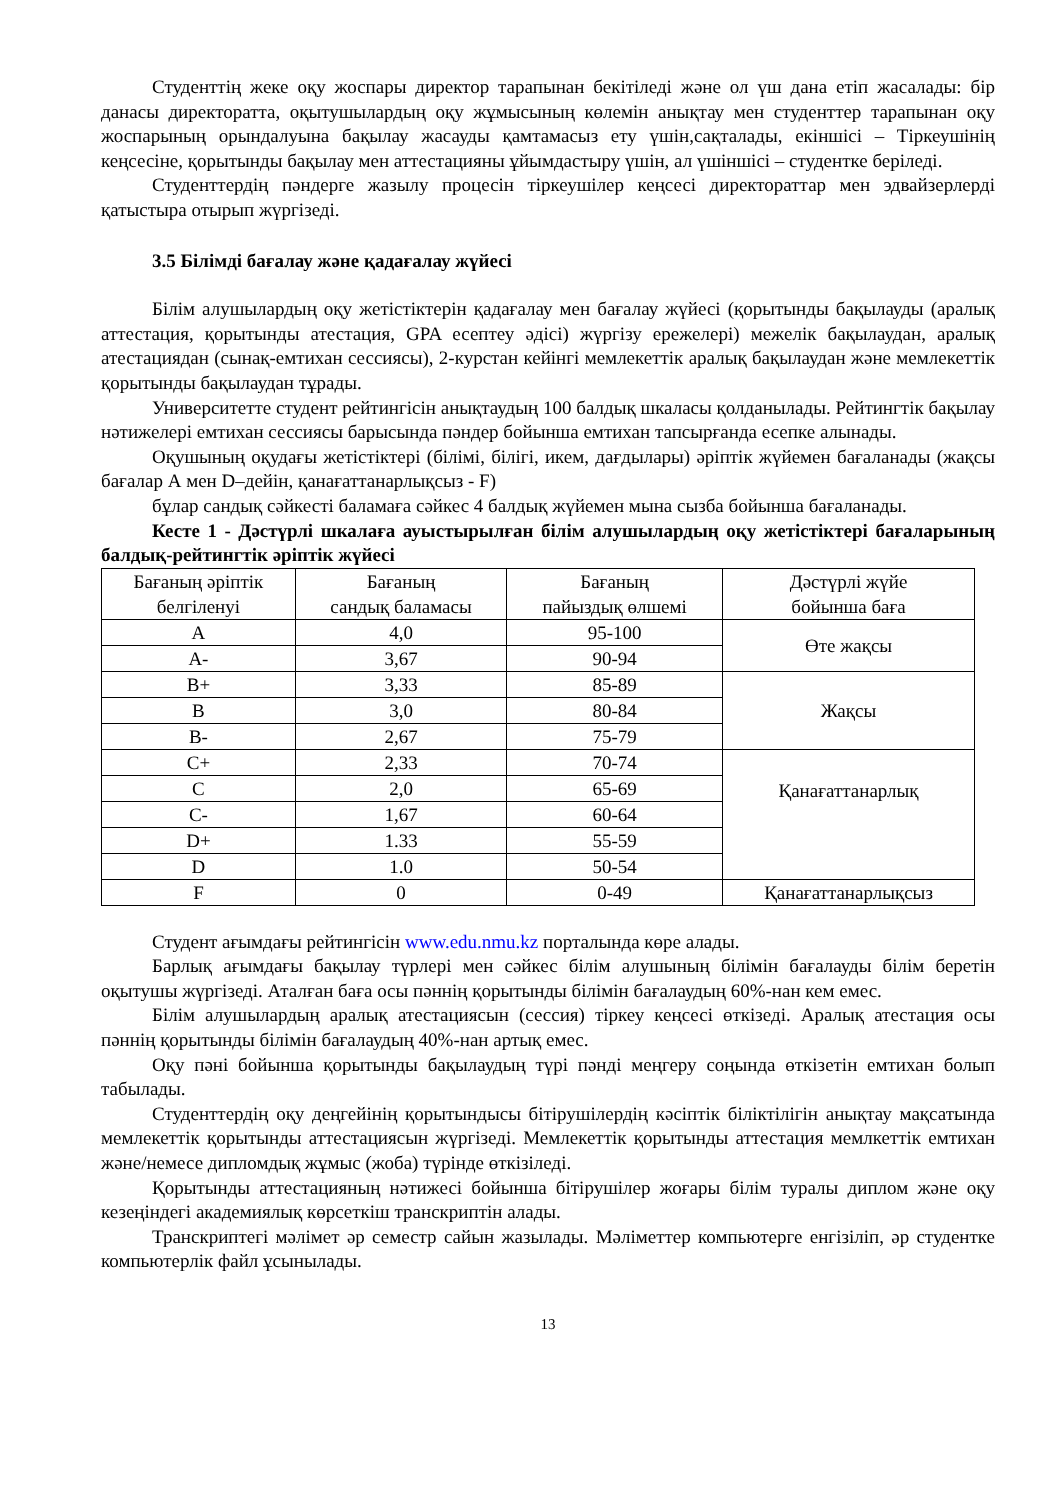Студенттің жеке оқу жоспары директор тарапынан бекітіледі және ол үш дана етіп жасалады: бір данасы директоратта, оқытушылардың оқу жұмысының көлемін анықтау мен студенттер тарапынан оқу жоспарының орындалуына бақылау жасауды қамтамасыз ету үшін,сақталады, екіншісі – Тіркеушінің кеңсесіне, қорытынды бақылау мен аттестацияны ұйымдастыру үшін, ал үшіншісі – студентке беріледі.
Студенттердің пәндерге жазылу процесін тіркеушілер кеңсесі директораттар мен эдвайзерлерді қатыстыра отырып жүргізеді.
3.5 Білімді бағалау және қадағалау жүйесі
Білім алушылардың оқу жетістіктерін қадағалау мен бағалау жүйесі (қорытынды бақылауды (аралық аттестация, қорытынды атестация, GPA есептеу әдісі) жүргізу ережелері) межелік бақылаудан, аралық атестациядан (сынақ-емтихан сессиясы), 2-курстан кейінгі мемлекеттік аралық бақылаудан және мемлекеттік қорытынды бақылаудан тұрады.
Университетте студент рейтингісін анықтаудың 100 балдық шкаласы қолданылады. Рейтингтік бақылау нәтижелері емтихан сессиясы барысында пәндер бойынша емтихан тапсырғанда есепке алынады.
Оқушының оқудағы жетістіктері (білімі, білігі, икем, дағдылары) әріптік жүйемен бағаланады (жақсы бағалар А мен D–дейін, қанағаттанарлықсыз - F)
бұлар сандық сәйкесті баламаға сәйкес 4 балдық жүйемен мына сызба бойынша бағаланады.
Кесте 1 - Дәстүрлі шкалаға ауыстырылған білім алушылардың оқу жетістіктері бағаларының балдық-рейтингтік әріптік жүйесі
| Бағаның әріптік белгіленуі | Бағаның сандық баламасы | Бағаның пайыздық өлшемі | Дәстүрлі жүйе бойынша баға |
| --- | --- | --- | --- |
| A | 4,0 | 95-100 | Өте жақсы |
| A- | 3,67 | 90-94 | |
| B+ | 3,33 | 85-89 | Жақсы |
| B | 3,0 | 80-84 | |
| B- | 2,67 | 75-79 | |
| C+ | 2,33 | 70-74 | Қанағаттанарлық |
| C | 2,0 | 65-69 | |
| C- | 1,67 | 60-64 | |
| D+ | 1.33 | 55-59 | |
| D | 1.0 | 50-54 | |
| F | 0 | 0-49 | Қанағаттанарлықсыз |
Студент ағымдағы рейтингісін www.edu.nmu.kz порталында көре алады.
Барлық ағымдағы бақылау түрлері мен сәйкес білім алушының білімін бағалауды білім беретін оқытушы жүргізеді. Аталған баға осы пәннің қорытынды білімін бағалаудың 60%-нан кем емес.
Білім алушылардың аралық атестациясын (сессия) тіркеу кеңсесі өткізеді. Аралық атестация осы пәннің қорытынды білімін бағалаудың 40%-нан артық емес.
Оқу пәні бойынша қорытынды бақылаудың түрі пәнді меңгеру соңында өткізетін емтихан болып табылады.
Студенттердің оқу деңгейінің қорытындысы бітірушілердің кәсіптік біліктілігін анықтау мақсатында мемлекеттік қорытынды аттестациясын жүргізеді. Мемлекеттік қорытынды аттестация мемлкеттік емтихан және/немесе дипломдық жұмыс (жоба) түрінде өткізіледі.
Қорытынды аттестацияның нәтижесі бойынша бітірушілер жоғары білім туралы диплом және оқу кезеңіндегі академиялық көрсеткіш транскриптін алады.
Транскриптегі мәлімет әр семестр сайын жазылады. Мәліметтер компьютерге енгізіліп, әр студентке компьютерлік файл ұсынылады.
13